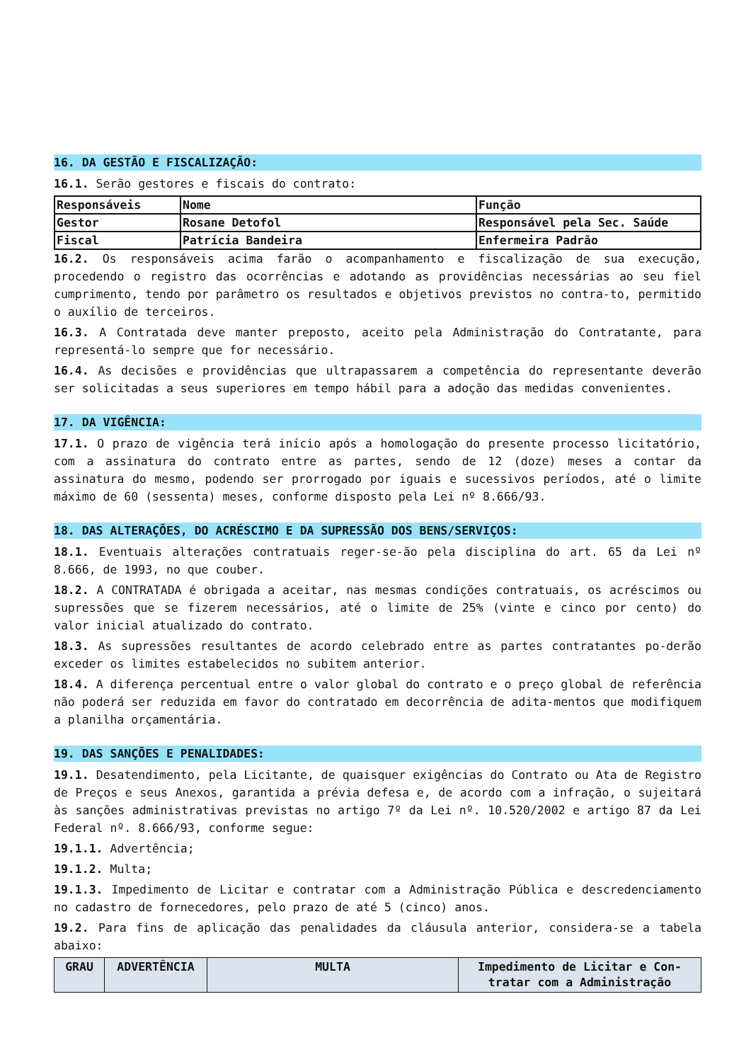16. DA GESTÃO E FISCALIZAÇÃO:
16.1. Serão gestores e fiscais do contrato:
| Responsáveis | Nome | Função |
| Gestor | Rosane Detofol | Responsável pela Sec. Saúde |
| Fiscal | Patrícia Bandeira | Enfermeira Padrão |
16.2. Os responsáveis acima farão o acompanhamento e fiscalização de sua execução, procedendo o registro das ocorrências e adotando as providências necessárias ao seu fiel cumprimento, tendo por parâmetro os resultados e objetivos previstos no contra-to, permitido o auxílio de terceiros.
16.3. A Contratada deve manter preposto, aceito pela Administração do Contratante, para representá-lo sempre que for necessário.
16.4. As decisões e providências que ultrapassarem a competência do representante deverão ser solicitadas a seus superiores em tempo hábil para a adoção das medidas convenientes.
17. DA VIGÊNCIA:
17.1. O prazo de vigência terá início após a homologação do presente processo licitatório, com a assinatura do contrato entre as partes, sendo de 12 (doze) meses a contar da assinatura do mesmo, podendo ser prorrogado por iguais e sucessivos períodos, até o limite máximo de 60 (sessenta) meses, conforme disposto pela Lei nº 8.666/93.
18. DAS ALTERAÇÕES, DO ACRÉSCIMO E DA SUPRESSÃO DOS BENS/SERVIÇOS:
18.1. Eventuais alterações contratuais reger-se-ão pela disciplina do art. 65 da Lei nº 8.666, de 1993, no que couber.
18.2. A CONTRATADA é obrigada a aceitar, nas mesmas condições contratuais, os acréscimos ou supressões que se fizerem necessários, até o limite de 25% (vinte e cinco por cento) do valor inicial atualizado do contrato.
18.3. As supressões resultantes de acordo celebrado entre as partes contratantes po-derão exceder os limites estabelecidos no subitem anterior.
18.4. A diferença percentual entre o valor global do contrato e o preço global de referência não poderá ser reduzida em favor do contratado em decorrência de adita-mentos que modifiquem a planilha orçamentária.
19. DAS SANÇÕES E PENALIDADES:
19.1. Desatendimento, pela Licitante, de quaisquer exigências do Contrato ou Ata de Registro de Preços e seus Anexos, garantida a prévia defesa e, de acordo com a infração, o sujeitará às sanções administrativas previstas no artigo 7º da Lei nº. 10.520/2002 e artigo 87 da Lei Federal nº. 8.666/93, conforme segue:
19.1.1. Advertência;
19.1.2. Multa;
19.1.3. Impedimento de Licitar e contratar com a Administração Pública e descredenciamento no cadastro de fornecedores, pelo prazo de até 5 (cinco) anos.
19.2. Para fins de aplicação das penalidades da cláusula anterior, considera-se a tabela abaixo:
| GRAU | ADVERTÊNCIA | MULTA | Impedimento de Licitar e Con-tratar com a Administração |
| --- | --- | --- | --- |